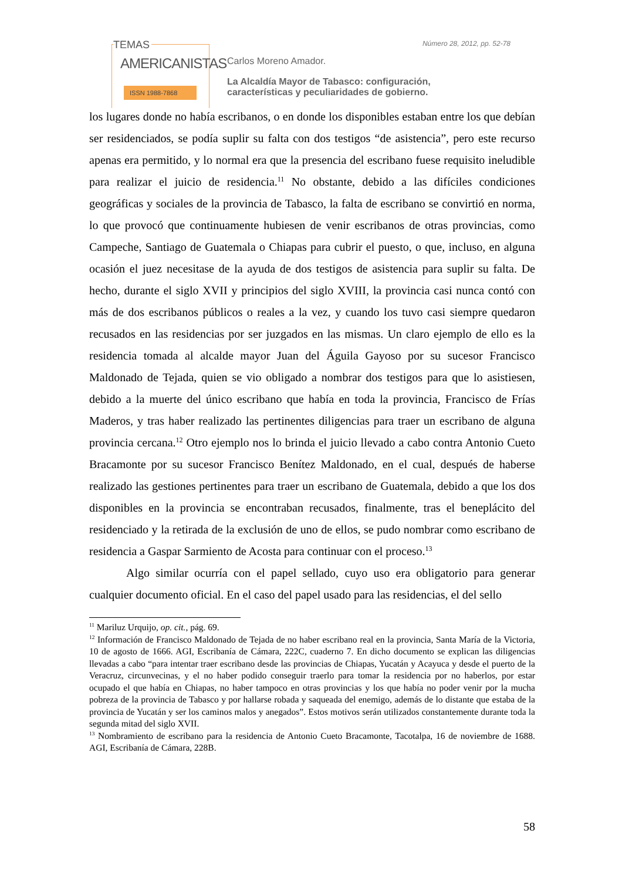TEMAS
AMERICANISTAS
ISSN 1988-7868
Número 28, 2012, pp. 52-78
Carlos Moreno Amador.
La Alcaldía Mayor de Tabasco: configuración,
características y peculiaridades de gobierno.
los lugares donde no había escribanos, o en donde los disponibles estaban entre los que debían ser residenciados, se podía suplir su falta con dos testigos “de asistencia”, pero este recurso apenas era permitido, y lo normal era que la presencia del escribano fuese requisito ineludible para realizar el juicio de residencia.<sup>11</sup> No obstante, debido a las difíciles condiciones geográficas y sociales de la provincia de Tabasco, la falta de escribano se convirtió en norma, lo que provocó que continuamente hubiesen de venir escribanos de otras provincias, como Campeche, Santiago de Guatemala o Chiapas para cubrir el puesto, o que, incluso, en alguna ocasión el juez necesitase de la ayuda de dos testigos de asistencia para suplir su falta. De hecho, durante el siglo XVII y principios del siglo XVIII, la provincia casi nunca contó con más de dos escribanos públicos o reales a la vez, y cuando los tuvo casi siempre quedaron recusados en las residencias por ser juzgados en las mismas. Un claro ejemplo de ello es la residencia tomada al alcalde mayor Juan del Águila Gayoso por su sucesor Francisco Maldonado de Tejada, quien se vio obligado a nombrar dos testigos para que lo asistiesen, debido a la muerte del único escribano que había en toda la provincia, Francisco de Frías Maderos, y tras haber realizado las pertinentes diligencias para traer un escribano de alguna provincia cercana.<sup>12</sup> Otro ejemplo nos lo brinda el juicio llevado a cabo contra Antonio Cueto Bracamonte por su sucesor Francisco Benítez Maldonado, en el cual, después de haberse realizado las gestiones pertinentes para traer un escribano de Guatemala, debido a que los dos disponibles en la provincia se encontraban recusados, finalmente, tras el beneplácito del residenciado y la retirada de la exclusión de uno de ellos, se pudo nombrar como escribano de residencia a Gaspar Sarmiento de Acosta para continuar con el proceso.<sup>13</sup>
Algo similar ocurría con el papel sellado, cuyo uso era obligatorio para generar cualquier documento oficial. En el caso del papel usado para las residencias, el del sello
<sup>11</sup> Mariluz Urquijo, op. cit., pág. 69.
<sup>12</sup> Información de Francisco Maldonado de Tejada de no haber escribano real en la provincia, Santa María de la Victoria, 10 de agosto de 1666. AGI, Escribanía de Cámara, 222C, cuaderno 7. En dicho documento se explican las diligencias llevadas a cabo “para intentar traer escribano desde las provincias de Chiapas, Yucatán y Acayuca y desde el puerto de la Veracruz, circunvecinas, y el no haber podido conseguir traerlo para tomar la residencia por no haberlos, por estar ocupado el que había en Chiapas, no haber tampoco en otras provincias y los que había no poder venir por la mucha pobreza de la provincia de Tabasco y por hallarse robada y saqueada del enemigo, además de lo distante que estaba de la provincia de Yucatán y ser los caminos malos y anegados”. Estos motivos serán utilizados constantemente durante toda la segunda mitad del siglo XVII.
<sup>13</sup> Nombramiento de escribano para la residencia de Antonio Cueto Bracamonte, Tacotalpa, 16 de noviembre de 1688. AGI, Escribanía de Cámara, 228B.
58